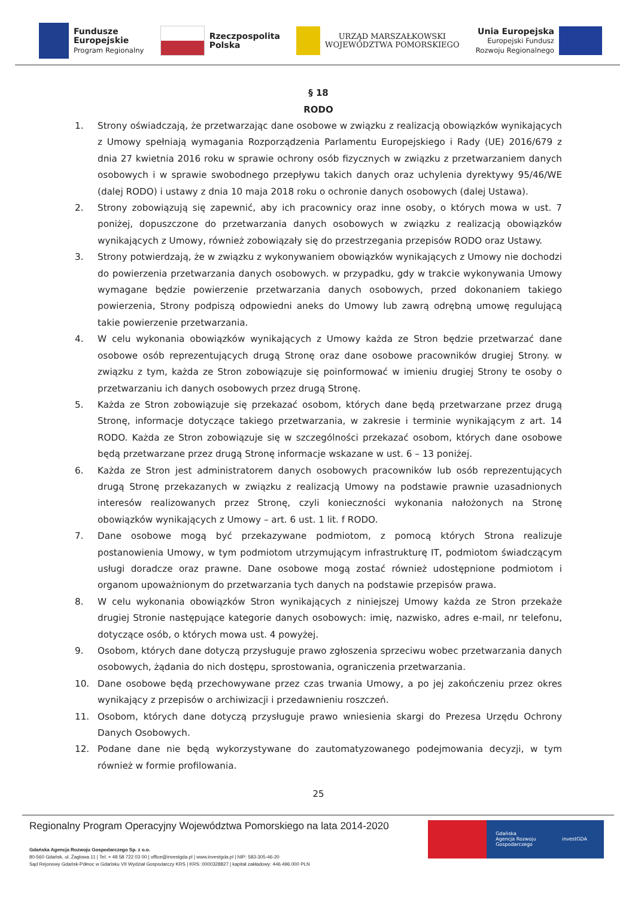Fundusze
Europejskie
Program Regionalny
Rzeczpospolita
Polska
URZĄD MARSZAŁKOWSKI
WOJEWÓDZTWA POMORSKIEGO
Unia Europejska
Europejski Fundusz
Rozwoju Regionalnego
§ 18
RODO
1. Strony oświadczają, że przetwarzając dane osobowe w związku z realizacją obowiązków wynikających z Umowy spełniają wymagania Rozporządzenia Parlamentu Europejskiego i Rady (UE) 2016/679 z dnia 27 kwietnia 2016 roku w sprawie ochrony osób fizycznych w związku z przetwarzaniem danych osobowych i w sprawie swobodnego przepływu takich danych oraz uchylenia dyrektywy 95/46/WE (dalej RODO) i ustawy z dnia 10 maja 2018 roku o ochronie danych osobowych (dalej Ustawa).
2. Strony zobowiązują się zapewnić, aby ich pracownicy oraz inne osoby, o których mowa w ust. 7 poniżej, dopuszczone do przetwarzania danych osobowych w związku z realizacją obowiązków wynikających z Umowy, również zobowiązały się do przestrzegania przepisów RODO oraz Ustawy.
3. Strony potwierdzają, że w związku z wykonywaniem obowiązków wynikających z Umowy nie dochodzi do powierzenia przetwarzania danych osobowych. w przypadku, gdy w trakcie wykonywania Umowy wymagane będzie powierzenie przetwarzania danych osobowych, przed dokonaniem takiego powierzenia, Strony podpiszą odpowiedni aneks do Umowy lub zawrą odrębną umowę regulującą takie powierzenie przetwarzania.
4. W celu wykonania obowiązków wynikających z Umowy każda ze Stron będzie przetwarzać dane osobowe osób reprezentujących drugą Stronę oraz dane osobowe pracowników drugiej Strony. w związku z tym, każda ze Stron zobowiązuje się poinformować w imieniu drugiej Strony te osoby o przetwarzaniu ich danych osobowych przez drugą Stronę.
5. Każda ze Stron zobowiązuje się przekazać osobom, których dane będą przetwarzane przez drugą Stronę, informacje dotyczące takiego przetwarzania, w zakresie i terminie wynikającym z art. 14 RODO. Każda ze Stron zobowiązuje się w szczególności przekazać osobom, których dane osobowe będą przetwarzane przez drugą Stronę informacje wskazane w ust. 6 – 13 poniżej.
6. Każda ze Stron jest administratorem danych osobowych pracowników lub osób reprezentujących drugą Stronę przekazanych w związku z realizacją Umowy na podstawie prawnie uzasadnionych interesów realizowanych przez Stronę, czyli konieczności wykonania nałożonych na Stronę obowiązków wynikających z Umowy – art. 6 ust. 1 lit. f RODO.
7. Dane osobowe mogą być przekazywane podmiotom, z pomocą których Strona realizuje postanowienia Umowy, w tym podmiotom utrzymującym infrastrukturę IT, podmiotom świadczącym usługi doradcze oraz prawne. Dane osobowe mogą zostać również udostępnione podmiotom i organom upoważnionym do przetwarzania tych danych na podstawie przepisów prawa.
8. W celu wykonania obowiązków Stron wynikających z niniejszej Umowy każda ze Stron przekaże drugiej Stronie następujące kategorie danych osobowych: imię, nazwisko, adres e-mail, nr telefonu, dotyczące osób, o których mowa ust. 4 powyżej.
9. Osobom, których dane dotyczą przysługuje prawo zgłoszenia sprzeciwu wobec przetwarzania danych osobowych, żądania do nich dostępu, sprostowania, ograniczenia przetwarzania.
10. Dane osobowe będą przechowywane przez czas trwania Umowy, a po jej zakończeniu przez okres wynikający z przepisów o archiwizacji i przedawnieniu roszczeń.
11. Osobom, których dane dotyczą przysługuje prawo wniesienia skargi do Prezesa Urzędu Ochrony Danych Osobowych.
12. Podane dane nie będą wykorzystywane do zautomatyzowanego podejmowania decyzji, w tym również w formie profilowania.
25
Regionalny Program Operacyjny Województwa Pomorskiego na lata 2014-2020
Gdańska Agencja Rozwoju Gospodarczego Sp. z o.o.
80-560 Gdańsk, ul. Żaglowa 11 | Tel. + 48 58 722 03 00 | office@investgda.pl | www.investgda.pl | NIP: 583-305-46-20
Sąd Rejonowy Gdańsk-Północ w Gdańsku VII Wydział Gospodarczy KRS | KRS: 0000328827 | kapitał zakładowy: 446.496.000 PLN
Gdańska
Agencja Rozwoju
Gospodarczego
investGDA